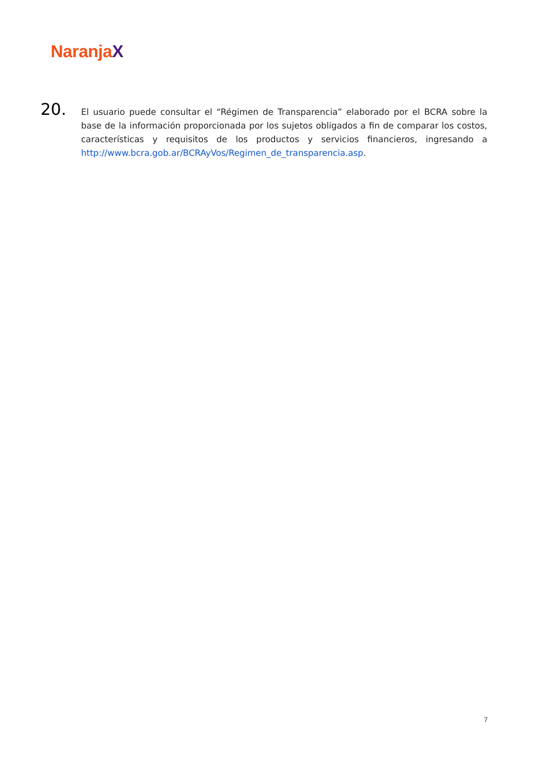NaranjaX
20.
El usuario puede consultar el “Régimen de Transparencia” elaborado por el BCRA sobre la base de la información proporcionada por los sujetos obligados a fin de comparar los costos, características y requisitos de los productos y servicios financieros, ingresando a http://www.bcra.gob.ar/BCRAyVos/Regimen_de_transparencia.asp.
7